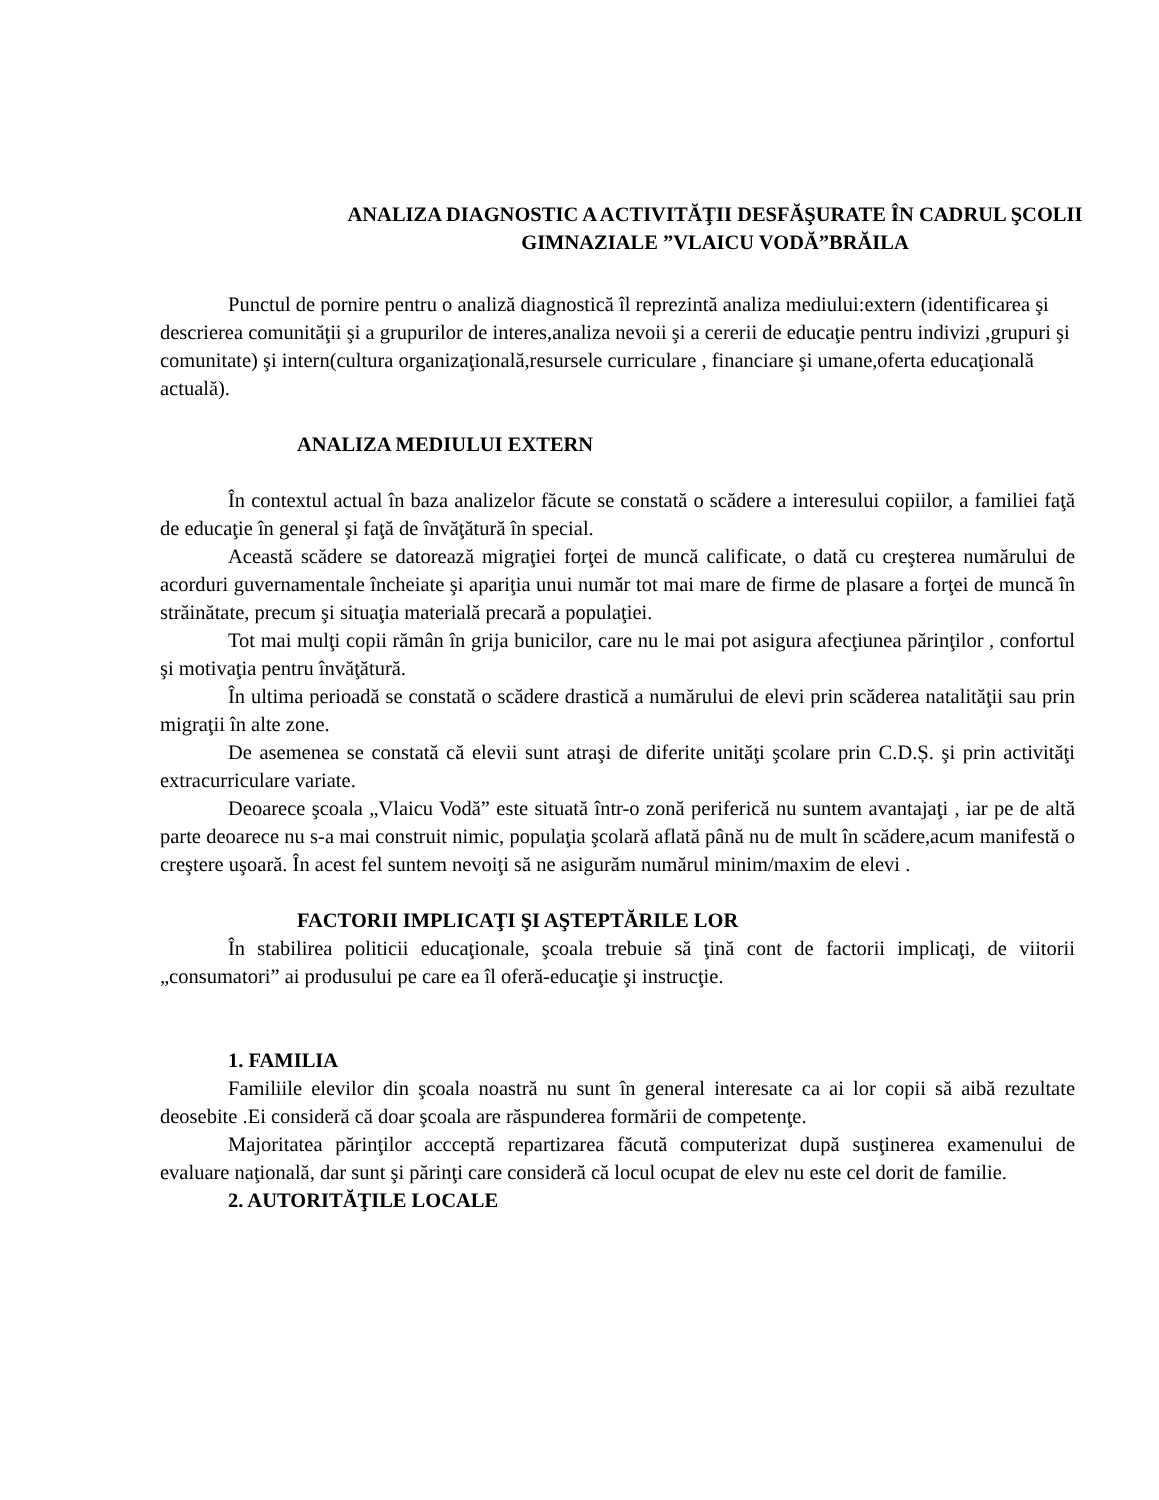ANALIZA DIAGNOSTIC A ACTIVITĂŢII DESFĂŞURATE ÎN CADRUL ŞCOLII GIMNAZIALE ”VLAICU VODĂ”BRĂILA
Punctul de pornire pentru o analiză diagnostică îl reprezintă analiza mediului:extern (identificarea şi descrierea comunităţii şi a grupurilor de interes,analiza nevoii şi a cererii de educaţie pentru indivizi ,grupuri şi comunitate) şi intern(cultura organizaţională,resursele curriculare , financiare şi umane,oferta educaţională actuală).
ANALIZA MEDIULUI EXTERN
În contextul actual în baza analizelor făcute se constată o scădere a interesului copiilor, a familiei faţă de educaţie în general şi faţă de învăţătură în special.
Această scădere se datorează migraţiei forţei de muncă calificate, o dată cu creşterea numărului de acorduri guvernamentale încheiate şi apariţia unui număr tot mai mare de firme de plasare a forţei de muncă în străinătate, precum şi situaţia materială precară a populaţiei.
Tot mai mulţi copii rămân în grija bunicilor, care nu le mai pot asigura afecţiunea părinţilor , confortul şi motivaţia pentru învăţătură.
În ultima perioadă se constată o scădere drastică a numărului de elevi prin scăderea natalităţii sau prin migraţii în alte zone.
De asemenea se constată că elevii sunt atraşi de diferite unităţi şcolare prin C.D.Ș. şi prin activităţi extracurriculare variate.
Deoarece şcoala „Vlaicu Vodă” este situată într-o zonă periferică nu suntem avantajaţi , iar pe de altă parte deoarece nu s-a mai construit nimic, populaţia şcolară aflată până nu de mult în scădere,acum manifestă o creştere uşoară. În acest fel suntem nevoiţi să ne asigurăm numărul minim/maxim de elevi .
FACTORII IMPLICAŢI ŞI AŞTEPTĂRILE LOR
În stabilirea politicii educaţionale, şcoala trebuie să ţină cont de factorii implicaţi, de viitorii „consumatori” ai produsului pe care ea îl oferă-educaţie şi instrucţie.
1. FAMILIA
Familiile elevilor din şcoala noastră nu sunt în general interesate ca ai lor copii să aibă rezultate deosebite .Ei consideră că doar şcoala are răspunderea formării de competenţe.
Majoritatea părinţilor accceptă repartizarea făcută computerizat după susţinerea examenului de evaluare naţională, dar sunt şi părinţi care consideră că locul ocupat de elev nu este cel dorit de familie.
2. AUTORITĂŢILE LOCALE